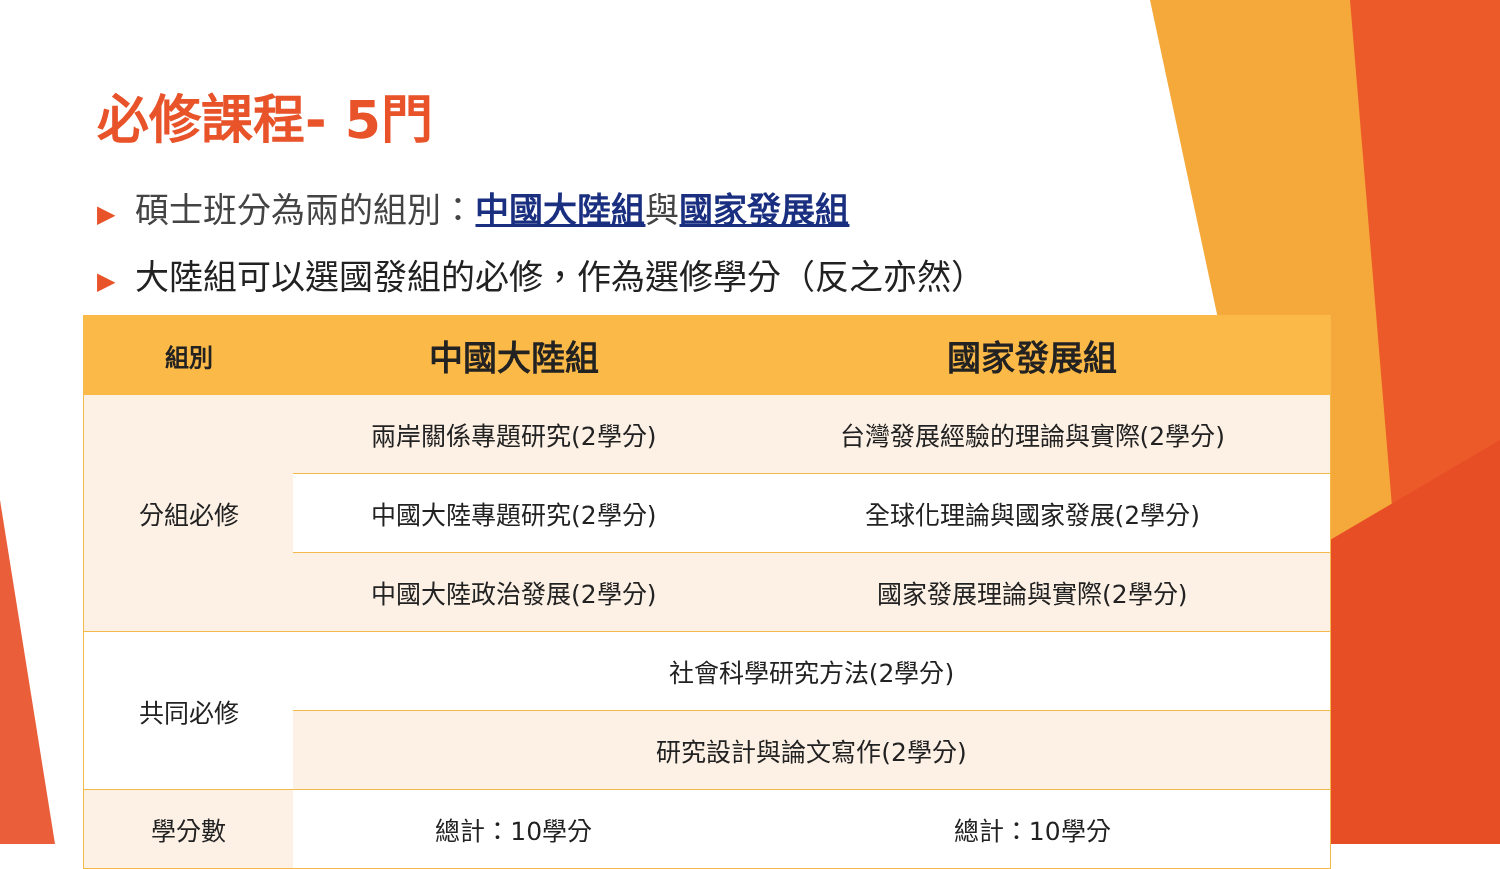必修課程- 5門
▶ 碩士班分為兩的組別：中國大陸組與國家發展組
▶ 大陸組可以選國發組的必修，作為選修學分（反之亦然）
| 組別 | 中國大陸組 | 國家發展組 |
| --- | --- | --- |
| 分組必修 | 兩岸關係專題研究(2學分) | 台灣發展經驗的理論與實際(2學分) |
| | 中國大陸專題研究(2學分) | 全球化理論與國家發展(2學分) |
| | 中國大陸政治發展(2學分) | 國家發展理論與實際(2學分) |
| 共同必修 | 社會科學研究方法(2學分) | |
| | 研究設計與論文寫作(2學分) | |
| 學分數 | 總計：10學分 | 總計：10學分 |